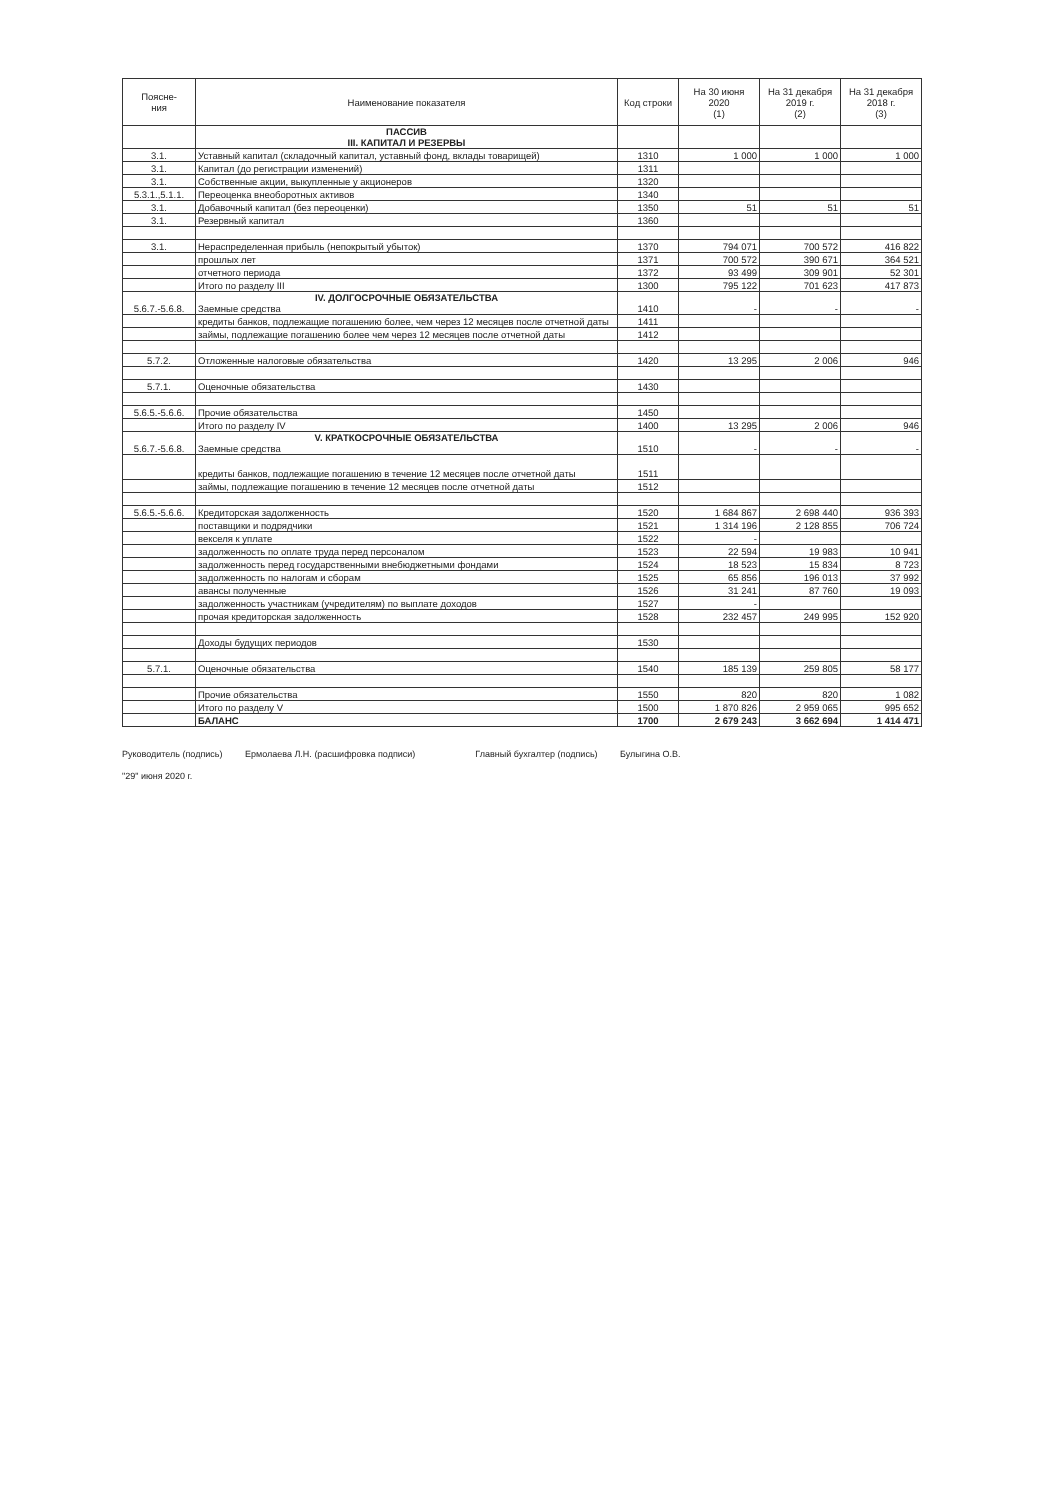| Поясне- ния | Наименование показателя | Код строки | На 30 июня 2020 (1) | На 31 декабря 2019 г. (2) | На 31 декабря 2018 г. (3) |
| --- | --- | --- | --- | --- | --- |
| | ПАССИВ III. КАПИТАЛ И РЕЗЕРВЫ | | | | |
| 3.1. | Уставный капитал (складочный капитал, уставный фонд, вклады товарищей) | 1310 | 1 000 | 1 000 | 1 000 |
| 3.1. | Капитал (до регистрации изменений) | 1311 | | | |
| 3.1. | Собственные акции, выкупленные у акционеров | 1320 | | | |
| 5.3.1.,5.1.1. | Переоценка внеоборотных активов | 1340 | | | |
| 3.1. | Добавочный капитал (без переоценки) | 1350 | 51 | 51 | 51 |
| 3.1. | Резервный капитал | 1360 | | | |
| 3.1. | Нераспределенная прибыль (непокрытый убыток) | 1370 | 794 071 | 700 572 | 416 822 |
| | прошлых лет | 1371 | 700 572 | 390 671 | 364 521 |
| | отчетного периода | 1372 | 93 499 | 309 901 | 52 301 |
| | Итого по разделу III | 1300 | 795 122 | 701 623 | 417 873 |
| 5.6.7.-5.6.8. | IV. ДОЛГОСРОЧНЫЕ ОБЯЗАТЕЛЬСТВА Заемные средства | 1410 | - | - | - |
| | кредиты банков, подлежащие погашению более, чем через 12 месяцев после отчетной даты | 1411 | | | |
| | займы, подлежащие погашению более чем через 12 месяцев после отчетной даты | 1412 | | | |
| 5.7.2. | Отложенные налоговые обязательства | 1420 | 13 295 | 2 006 | 946 |
| 5.7.1. | Оценочные обязательства | 1430 | | | |
| 5.6.5.-5.6.6. | Прочие обязательства | 1450 | | | |
| | Итого по разделу IV | 1400 | 13 295 | 2 006 | 946 |
| 5.6.7.-5.6.8. | V. КРАТКОСРОЧНЫЕ ОБЯЗАТЕЛЬСТВА Заемные средства | 1510 | - | - | - |
| | кредиты банков, подлежащие погашению в течение 12 месяцев после отчетной даты | 1511 | | | |
| | займы, подлежащие погашению в течение 12 месяцев после отчетной даты | 1512 | | | |
| 5.6.5.-5.6.6. | Кредиторская задолженность | 1520 | 1 684 867 | 2 698 440 | 936 393 |
| | поставщики и подрядчики | 1521 | 1 314 196 | 2 128 855 | 706 724 |
| | векселя к уплате | 1522 | - | | |
| | задолженность по оплате труда перед персоналом | 1523 | 22 594 | 19 983 | 10 941 |
| | задолженность перед государственными внебюджетными фондами | 1524 | 18 523 | 15 834 | 8 723 |
| | задолженность по налогам и сборам | 1525 | 65 856 | 196 013 | 37 992 |
| | авансы полученные | 1526 | 31 241 | 87 760 | 19 093 |
| | задолженность участникам (учредителям) по выплате доходов | 1527 | - | | |
| | прочая кредиторская задолженность | 1528 | 232 457 | 249 995 | 152 920 |
| | Доходы будущих периодов | 1530 | | | |
| 5.7.1. | Оценочные обязательства | 1540 | 185 139 | 259 805 | 58 177 |
| | Прочие обязательства | 1550 | 820 | 820 | 1 082 |
| | Итого по разделу V | 1500 | 1 870 826 | 2 959 065 | 995 652 |
| | БАЛАНС | 1700 | 2 679 243 | 3 662 694 | 1 414 471 |
Руководитель (подпись) Ермолаева Л.Н. (расшифровка подписи)
Главный бухгалтер (подпись) Булыгина О.В.
"29" июня 2020 г.